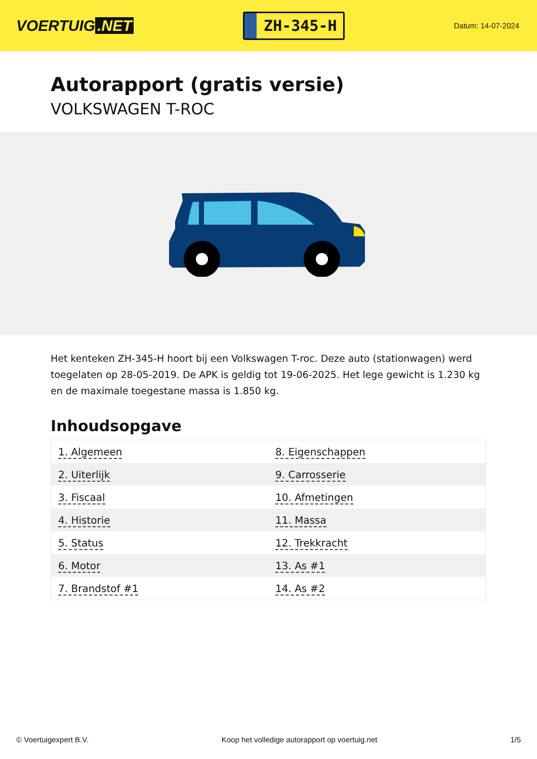VOERTUIG.NET
ZH-345-H
Datum: 14-07-2024
Autorapport (gratis versie)
VOLKSWAGEN T-ROC
Het kenteken ZH-345-H hoort bij een Volkswagen T-roc. Deze auto (stationwagen) werd toegelaten op 28-05-2019. De APK is geldig tot 19-06-2025. Het lege gewicht is 1.230 kg en de maximale toegestane massa is 1.850 kg.
Inhoudsopgave
| 1. Algemeen | 8. Eigenschappen |
| 2. Uiterlijk | 9. Carrosserie |
| 3. Fiscaal | 10. Afmetingen |
| 4. Historie | 11. Massa |
| 5. Status | 12. Trekkracht |
| 6. Motor | 13. As #1 |
| 7. Brandstof #1 | 14. As #2 |
© Voertuigexpert B.V. Koop het volledige autorapport op voertuig.net 1/5